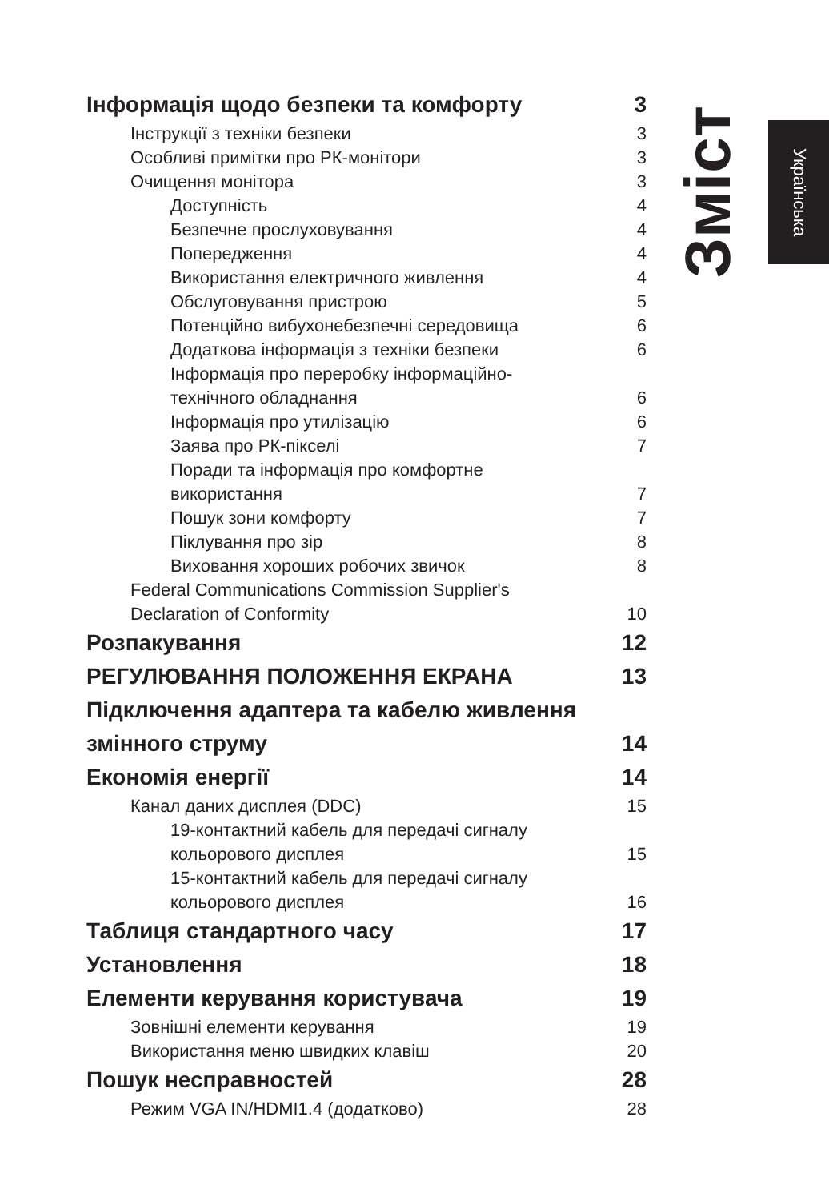Зміст
Українська
Інформація щодо безпеки та комфорту 3
Інструкції з техніки безпеки 3
Особливі примітки про РК-монітори 3
Очищення монітора 3
Доступність 4
Безпечне прослуховування 4
Попередження 4
Використання електричного живлення 4
Обслуговування пристрою 5
Потенційно вибухонебезпечні середовища 6
Додаткова інформація з техніки безпеки 6
Інформація про переробку інформаційно-
технічного обладнання 6
Інформація про утилізацію 6
Заява про РК-пікселі 7
Поради та інформація про комфортне
використання 7
Пошук зони комфорту 7
Піклування про зір 8
Виховання хороших робочих звичок 8
Federal Communications Commission Supplier's
Declaration of Conformity 10
Розпакування 12
РЕГУЛЮВАННЯ ПОЛОЖЕННЯ ЕКРАНА 13
Підключення адаптера та кабелю живлення
змінного струму 14
Економія енергії 14
Канал даних дисплея (DDC) 15
19-контактний кабель для передачі сигналу
кольорового дисплея 15
15-контактний кабель для передачі сигналу
кольорового дисплея 16
Таблиця стандартного часу 17
Установлення 18
Елементи керування користувача 19
Зовнішні елементи керування 19
Використання меню швидких клавіш 20
Пошук несправностей 28
Режим VGA IN/HDMI1.4 (додатково) 28